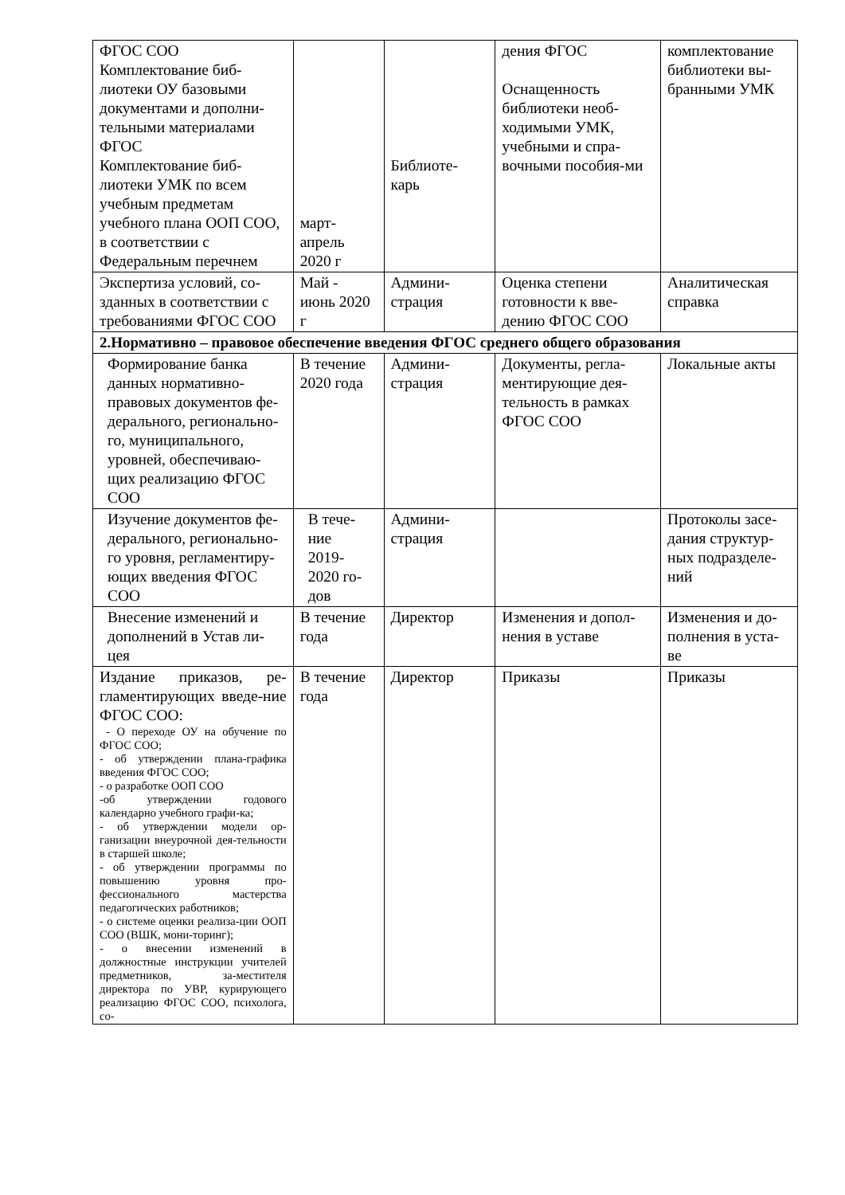| ФГОС СОО Комплектование биб-лиотеки ОУ базовыми документами и дополни-тельными материалами ФГОС Комплектование биб-лиотеки УМК по всем учебным предметам учебного плана ООП СОО, в соответствии с Федеральным перечнем | март- апрель 2020 г | Библиоте- карь | дения ФГОС Оснащенность библиотеки необ-ходимыми УМК, учебными и спра-вочными пособия-ми | комплектование библиотеки вы-бранными УМК |
| Экспертиза условий, со-зданных в соответствии с требованиями ФГОС СОО | Май - июнь 2020 г | Админи- страция | Оценка степени готовности к вве-дению ФГОС СОО | Аналитическая справка |
| 2.Нормативно – правовое обеспечение введения ФГОС среднего общего образования | | | | |
| Формирование банка данных нормативно-правовых документов фе-дерального, регионально-го, муниципального, уровней, обеспечиваю-щих реализацию ФГОС СОО | В течение 2020 года | Админи- страция | Документы, регла-ментирующие дея-тельность в рамках ФГОС СОО | Локальные акты |
| Изучение документов фе-дерального, регионально-го уровня, регламентиру-ющих введения ФГОС СОО | В тече- ние 2019- 2020 го- дов | Админи- страция | | Протоколы засе-дания структур-ных подразделе-ний |
| Внесение изменений и дополнений в Устав ли-цея | В течение года | Директор | Изменения и допол-нения в уставе | Изменения и до-полнения в уста-ве |
| Издание приказов, ре-гламентирующих введе-ние ФГОС СОО: - О переходе ОУ на обучение по ФГОС СОО; - об утверждении плана-графика введения ФГОС СОО; - о разработке ООП СОО -об утверждении годового календарно учебного графи-ка; - об утверждении модели ор-ганизации внеурочной дея-тельности в старшей школе; - об утверждении программы по повышению уровня про-фессионального мастерства педагогических работников; - о системе оценки реализа-ции ООП СОО (ВШК, мони-торинг); - о внесении изменений в должностные инструкции учителей предметников, за-местителя директора по УВР, курирующего реализацию ФГОС СОО, психолога, со- | В течение года | Директор | Приказы | Приказы |